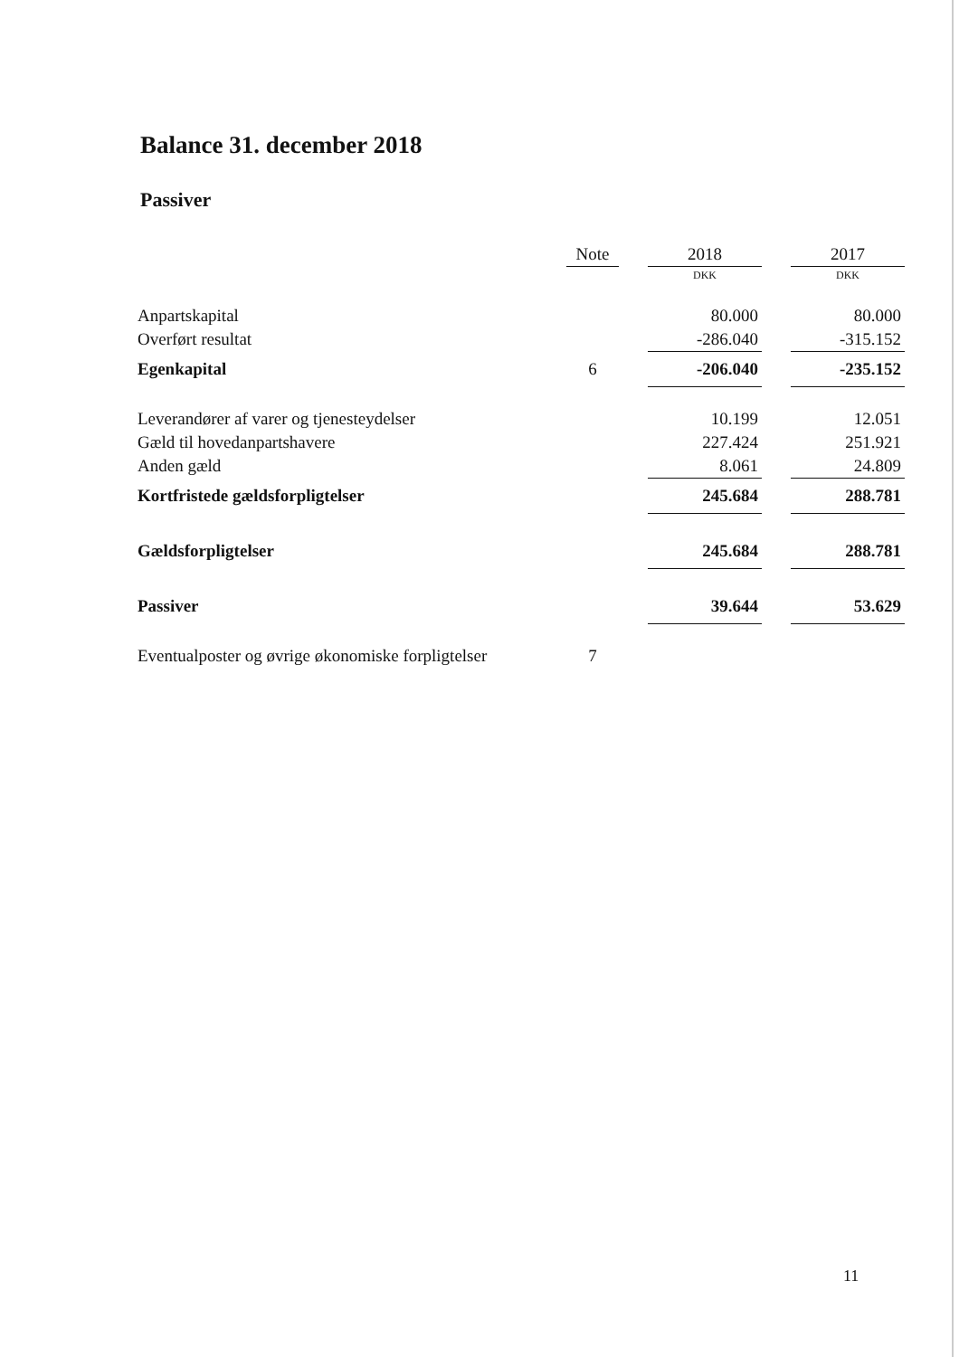Balance 31. december 2018
Passiver
| | Note | | 2018 | | 2017 |
| --- | --- | --- | --- | --- | --- |
| | | | DKK | | DKK |
| Anpartskapital | | | 80.000 | | 80.000 |
| Overført resultat | | | -286.040 | | -315.152 |
| Egenkapital | 6 | | -206.040 | | -235.152 |
| Leverandører af varer og tjenesteydelser | | | 10.199 | | 12.051 |
| Gæld til hovedanpartshavere | | | 227.424 | | 251.921 |
| Anden gæld | | | 8.061 | | 24.809 |
| Kortfristede gældsforpligtelser | | | 245.684 | | 288.781 |
| Gældsforpligtelser | | | 245.684 | | 288.781 |
| Passiver | | | 39.644 | | 53.629 |
| Eventualposter og øvrige økonomiske forpligtelser | 7 | | | | |
11